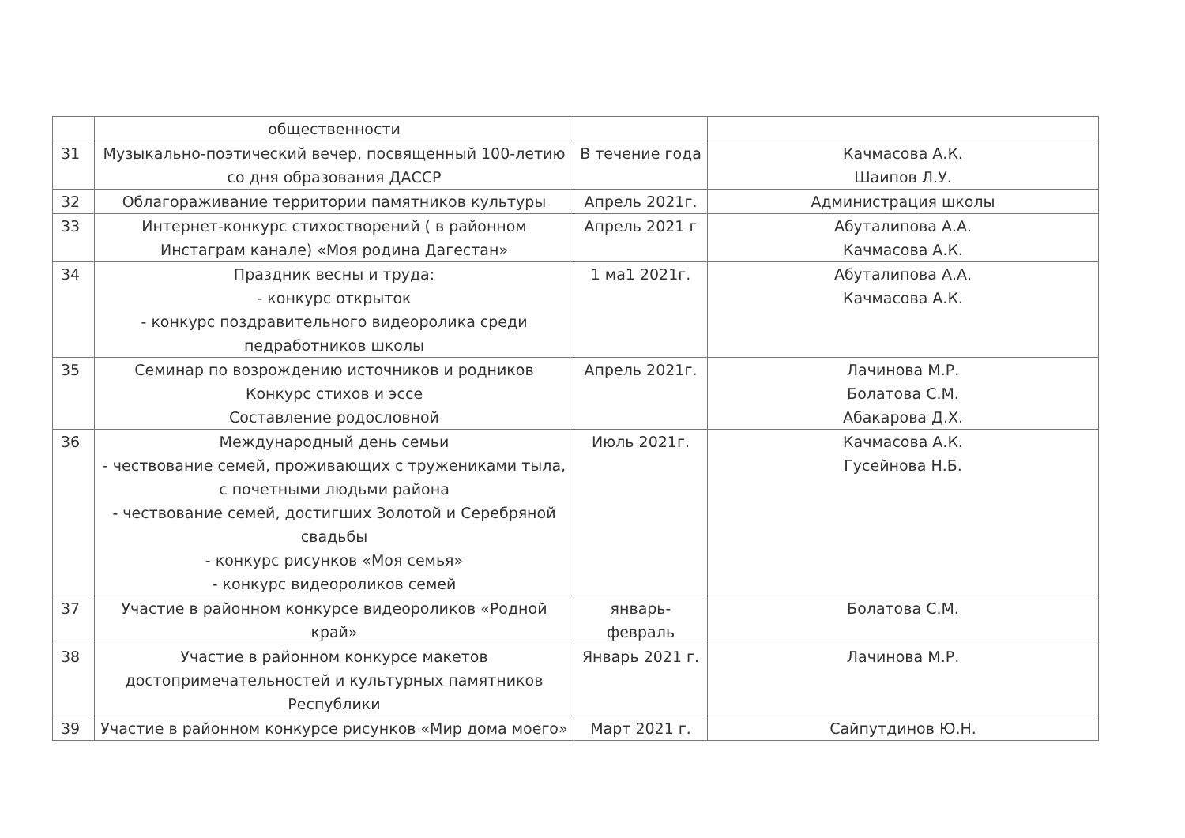| | общественности | | |
| 31 | Музыкально-поэтический вечер, посвященный 100-летию со дня образования ДАССР | В течение года | Качмасова А.К. Шаипов Л.У. |
| 32 | Облагораживание территории памятников культуры | Апрель 2021г. | Администрация школы |
| 33 | Интернет-конкурс стихостворений ( в районном Инстаграм канале) «Моя родина Дагестан» | Апрель 2021 г | Абуталипова А.А. Качмасова А.К. |
| 34 | Праздник весны и труда: - конкурс открыток - конкурс поздравительного видеоролика среди педработников школы | 1 ма1 2021г. | Абуталипова А.А. Качмасова А.К. |
| 35 | Семинар по возрождению источников и родников Конкурс стихов и эссе Составление родословной | Апрель 2021г. | Лачинова М.Р. Болатова С.М. Абакарова Д.Х. |
| 36 | Международный день семьи - чествование семей, проживающих с тружениками тыла, с почетными людьми района - чествование семей, достигших Золотой и Серебряной свадьбы - конкурс рисунков «Моя семья» - конкурс видеороликов семей | Июль 2021г. | Качмасова А.К. Гусейнова Н.Б. |
| 37 | Участие в районном конкурсе видеороликов «Родной край» | январь-февраль | Болатова С.М. |
| 38 | Участие в районном конкурсе макетов достопримечательностей и культурных памятников Республики | Январь 2021 г. | Лачинова М.Р. |
| 39 | Участие в районном конкурсе рисунков «Мир дома моего» | Март 2021 г. | Сайпутдинов Ю.Н. |